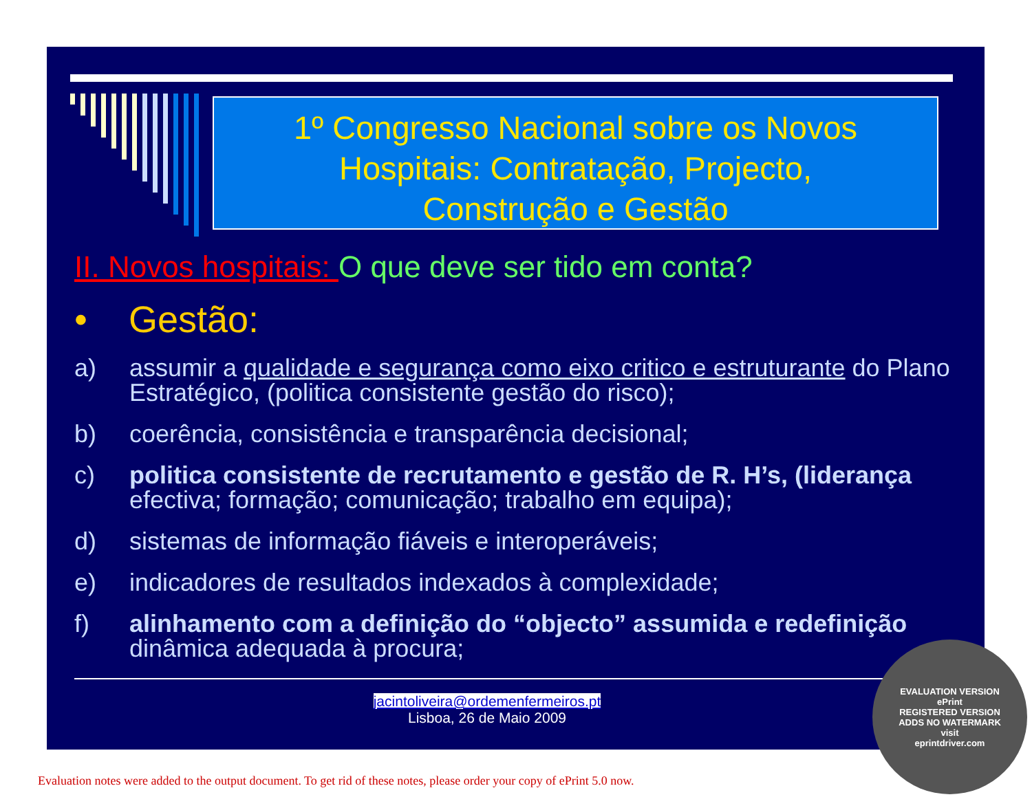1º Congresso Nacional sobre os Novos
Hospitais: Contratação, Projecto,
Construção e Gestão
II. Novos hospitais: O que deve ser tido em conta?
• Gestão:
a) assumir a qualidade e segurança como eixo critico e estruturante do Plano Estratégico, (politica consistente gestão do risco);
b) coerência, consistência e transparência decisional;
c) politica consistente de recrutamento e gestão de R. H’s, (liderança efectiva; formação; comunicação; trabalho em equipa);
d) sistemas de informação fiáveis e interoperáveis;
e) indicadores de resultados indexados à complexidade;
f) alinhamento com a definição do “objecto” assumida e redefinição dinâmica adequada à procura;
jacintoliveira@ordemenfermeiros.pt
Lisboa, 26 de Maio 2009
EVALUATION VERSION
ePrint
REGISTERED VERSION
ADDS NO WATERMARK
visit
eprintdriver.com
Evaluation notes were added to the output document. To get rid of these notes, please order your copy of ePrint 5.0 now.